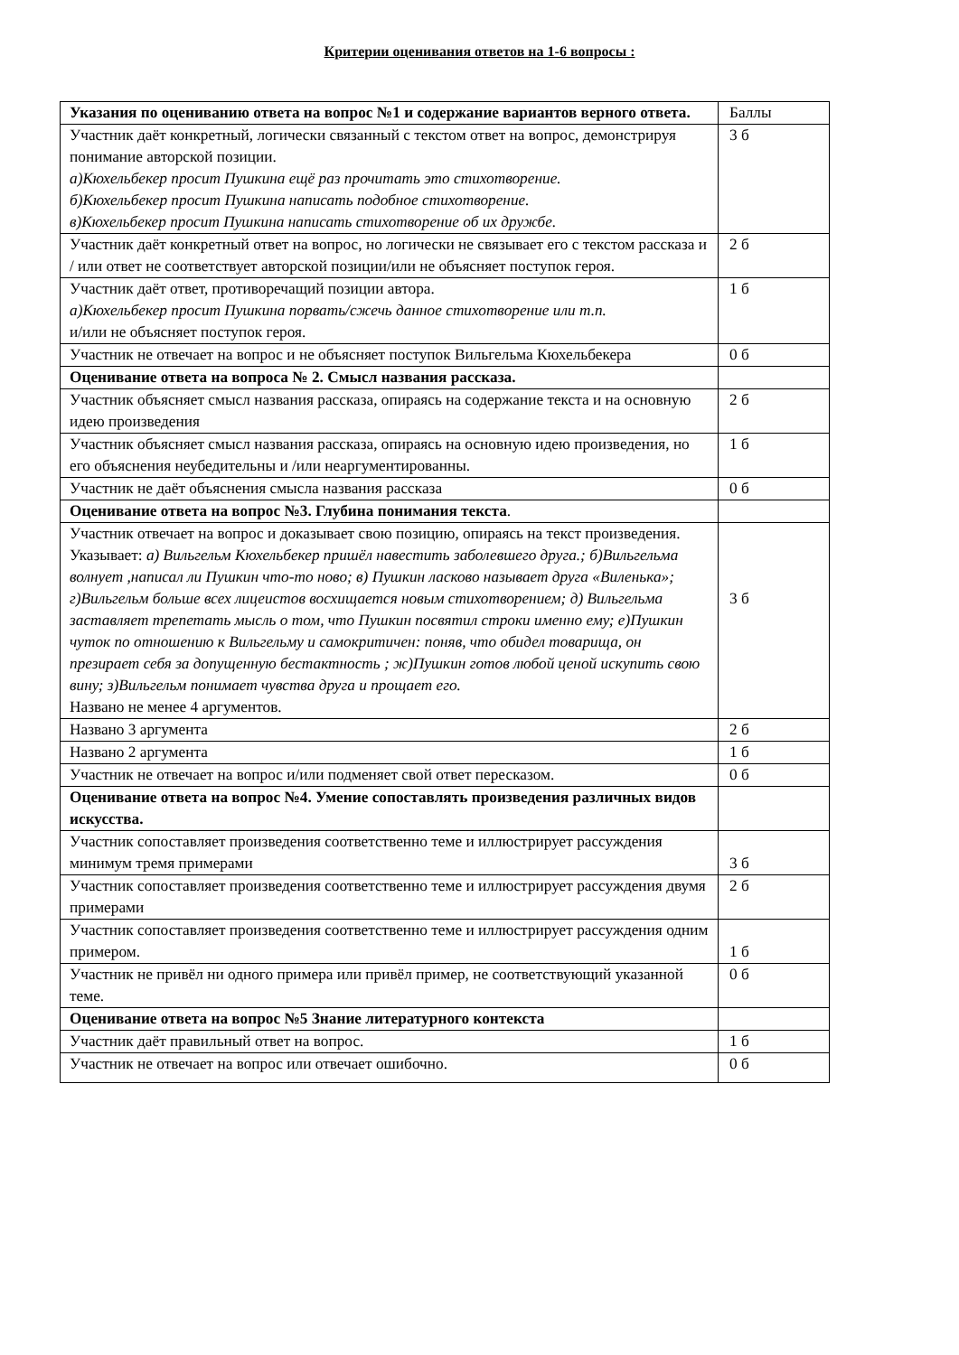Критерии оценивания ответов на 1-6 вопросы :
| Указания по оцениванию ответа на вопрос №1 и содержание вариантов верного ответа. | Баллы |
| Участник даёт конкретный, логически связанный с текстом ответ на вопрос, демонстрируя понимание авторской позиции. а)Кюхельбекер просит Пушкина ещё раз прочитать это стихотворение. б)Кюхельбекер просит Пушкина написать подобное стихотворение. в)Кюхельбекер просит Пушкина написать стихотворение об их дружбе. | 3 б |
| Участник даёт конкретный ответ на вопрос, но логически не связывает его с текстом рассказа и / или ответ не соответствует авторской позиции/или не объясняет поступок героя. | 2 б |
| Участник даёт ответ, противоречащий позиции автора. а)Кюхельбекер просит Пушкина порвать/сжечь данное стихотворение или т.п. и/или не объясняет поступок героя. | 1 б |
| Участник не отвечает на вопрос и не объясняет поступок Вильгельма Кюхельбекера | 0 б |
| Оценивание ответа на вопроса № 2. Смысл названия рассказа. | |
| Участник объясняет смысл названия рассказа, опираясь на содержание текста и на основную идею произведения | 2 б |
| Участник объясняет смысл названия рассказа, опираясь на основную идею произведения, но его объяснения неубедительны и /или неаргументированны. | 1 б |
| Участник не даёт объяснения смысла названия рассказа | 0 б |
| Оценивание ответа на вопрос №3. Глубина понимания текста . | |
| Участник отвечает на вопрос и доказывает свою позицию, опираясь на текст произведения. Указывает: а) Вильгельм Кюхельбекер пришёл навестить заболевшего друга.; б)Вильгельма волнует ,написал ли Пушкин что-то ново; в) Пушкин ласково называет друга «Виленька»; г)Вильгельм больше всех лицеистов восхищается новым стихотворением; д) Вильгельма заставляет трепетать мысль о том, что Пушкин посвятил строки именно ему; е)Пушкин чуток по отношению к Вильгельму и самокритичен: поняв, что обидел товарища, он презирает себя за допущенную бестактность ; ж)Пушкин готов любой ценой искупить свою вину; з)Вильгельм понимает чувства друга и прощает его. Названо не менее 4 аргументов. | 3 б |
| Названо 3 аргумента | 2 б |
| Названо 2 аргумента | 1 б |
| Участник не отвечает на вопрос и/или подменяет свой ответ пересказом. | 0 б |
| Оценивание ответа на вопрос №4. Умение сопоставлять произведения различных видов искусства. | |
| Участник сопоставляет произведения соответственно теме и иллюстрирует рассуждения минимум тремя примерами | 3 б |
| Участник сопоставляет произведения соответственно теме и иллюстрирует рассуждения двумя примерами | 2 б |
| Участник сопоставляет произведения соответственно теме и иллюстрирует рассуждения одним примером. | 1 б |
| Участник не привёл ни одного примера или привёл пример, не соответствующий указанной теме. | 0 б |
| Оценивание ответа на вопрос №5 Знание литературного контекста | |
| Участник даёт правильный ответ на вопрос. | 1 б |
| Участник не отвечает на вопрос или отвечает ошибочно. | 0 б |